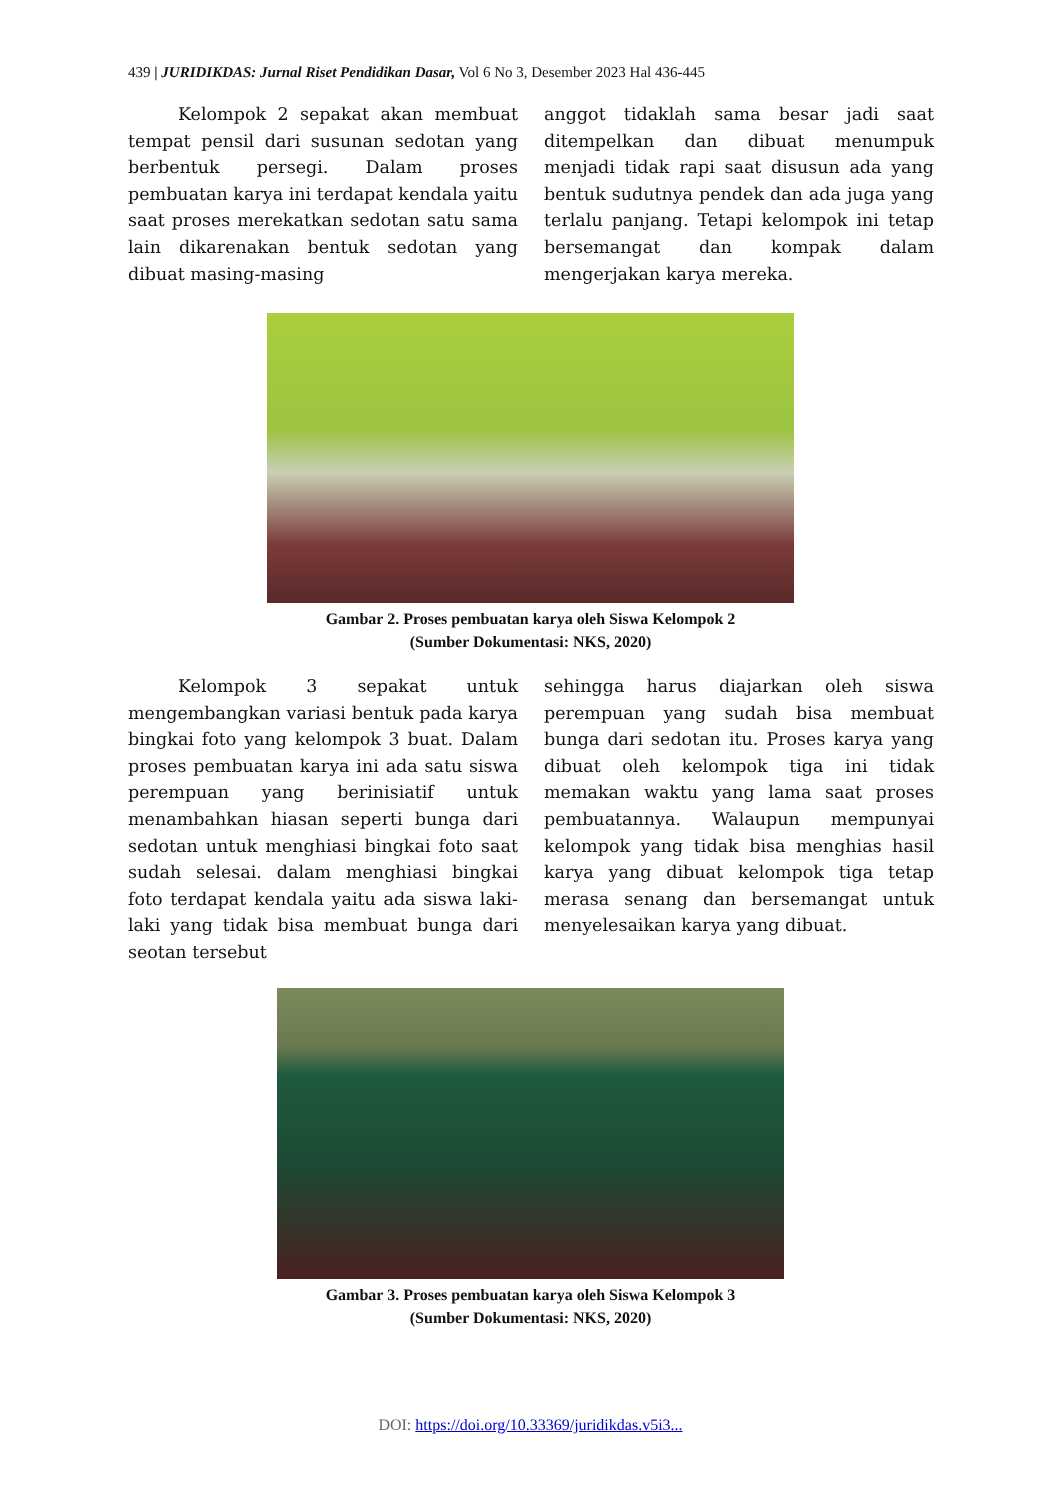439 | JURIDIKDAS: Jurnal Riset Pendidikan Dasar, Vol 6 No 3, Desember 2023 Hal 436-445
Kelompok 2 sepakat akan membuat tempat pensil dari susunan sedotan yang berbentuk persegi. Dalam proses pembuatan karya ini terdapat kendala yaitu saat proses merekatkan sedotan satu sama lain dikarenakan bentuk sedotan yang dibuat masing-masing
anggot tidaklah sama besar jadi saat ditempelkan dan dibuat menumpuk menjadi tidak rapi saat disusun ada yang bentuk sudutnya pendek dan ada juga yang terlalu panjang. Tetapi kelompok ini tetap bersemangat dan kompak dalam mengerjakan karya mereka.
Gambar 2. Proses pembuatan karya oleh Siswa Kelompok 2
(Sumber Dokumentasi: NKS, 2020)
Kelompok 3 sepakat untuk mengembangkan variasi bentuk pada karya bingkai foto yang kelompok 3 buat. Dalam proses pembuatan karya ini ada satu siswa perempuan yang berinisiatif untuk menambahkan hiasan seperti bunga dari sedotan untuk menghiasi bingkai foto saat sudah selesai. dalam menghiasi bingkai foto terdapat kendala yaitu ada siswa laki-laki yang tidak bisa membuat bunga dari seotan tersebut
sehingga harus diajarkan oleh siswa perempuan yang sudah bisa membuat bunga dari sedotan itu. Proses karya yang dibuat oleh kelompok tiga ini tidak memakan waktu yang lama saat proses pembuatannya. Walaupun mempunyai kelompok yang tidak bisa menghias hasil karya yang dibuat kelompok tiga tetap merasa senang dan bersemangat untuk menyelesaikan karya yang dibuat.
Gambar 3. Proses pembuatan karya oleh Siswa Kelompok 3
(Sumber Dokumentasi: NKS, 2020)
DOI: https://doi.org/10.33369/juridikdas.v5i3...